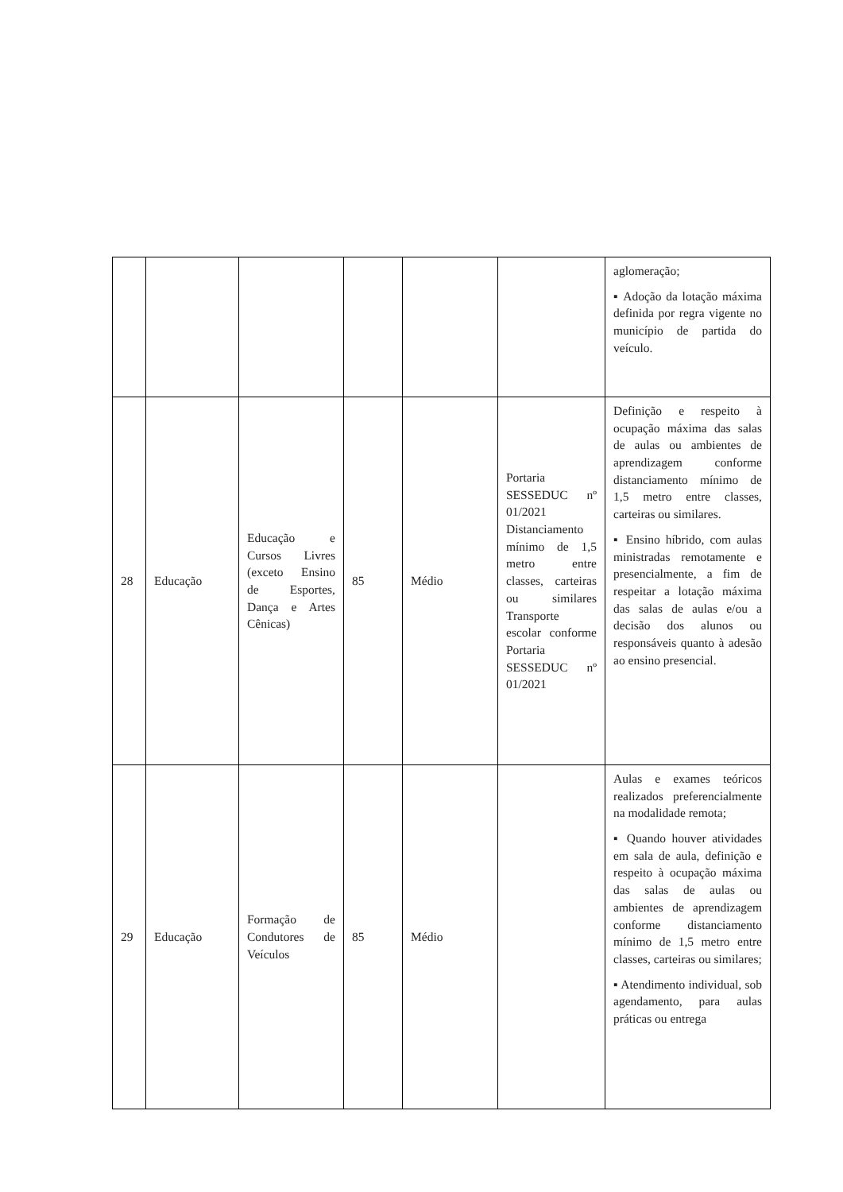| | | | | | | aglomeração; ▪ Adoção da lotação máxima definida por regra vigente no município de partida do veículo. |
| 28 | Educação | Educação e Cursos Livres (exceto Ensino de Esportes, Dança e Artes Cênicas) | 85 | Médio | Portaria SESSEDUC nº 01/2021 Distanciamento mínimo de 1,5 metro entre classes, carteiras ou similares Transporte escolar conforme Portaria SESSEDUC nº 01/2021 | Definição e respeito à ocupação máxima das salas de aulas ou ambientes de aprendizagem conforme distanciamento mínimo de 1,5 metro entre classes, carteiras ou similares. ▪ Ensino híbrido, com aulas ministradas remotamente e presencialmente, a fim de respeitar a lotação máxima das salas de aulas e/ou a decisão dos alunos ou responsáveis quanto à adesão ao ensino presencial. |
| 29 | Educação | Formação de Condutores de Veículos | 85 | Médio | | Aulas e exames teóricos realizados preferencialmente na modalidade remota; ▪ Quando houver atividades em sala de aula, definição e respeito à ocupação máxima das salas de aulas ou ambientes de aprendizagem conforme distanciamento mínimo de 1,5 metro entre classes, carteiras ou similares; ▪ Atendimento individual, sob agendamento, para aulas práticas ou entrega |